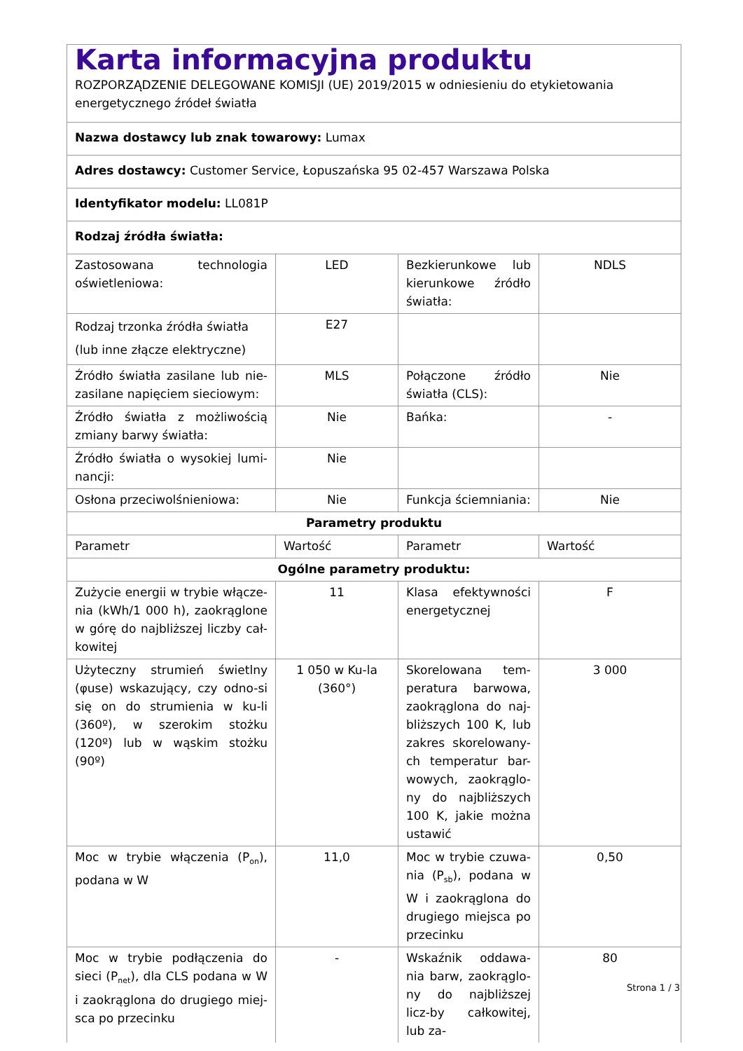| Karta informacyjna produktu ROZPORZĄDZENIE DELEGOWANE KOMISJI (UE) 2019/2015 w odniesieniu do etykietowania energetycznego źródeł światła | | | |
| Nazwa dostawcy lub znak towarowy: Lumax | | | |
| Adres dostawcy: Customer Service, Łopuszańska 95 02-457 Warszawa Polska | | | |
| Identyfikator modelu: LL081P | | | |
| Rodzaj źródła światła: | | | |
| Zastosowana technologia oświetleniowa: | LED | Bezkierunkowe lub kierunkowe źródło światła: | NDLS |
| Rodzaj trzonka źródła światła (lub inne złącze elektryczne) | E27 | | |
| Źródło światła zasilane lub nie-zasilane napięciem sieciowym: | MLS | Połączone źródło światła (CLS): | Nie |
| Źródło światła z możliwością zmiany barwy światła: | Nie | Bańka: | - |
| Źródło światła o wysokiej lumi-nancji: | Nie | | |
| Osłona przeciwolśnieniowa: | Nie | Funkcja ściemniania: | Nie |
| Parametry produktu | | | |
| Parametr | Wartość | Parametr | Wartość |
| Ogólne parametry produktu: | | | |
| Zużycie energii w trybie włącze-nia (kWh/1 000 h), zaokrąglone w górę do najbliższej liczby cał-kowitej | 11 | Klasa efektywności energetycznej | F |
| Użyteczny strumień świetlny (φuse) wskazujący, czy odno-si się on do strumienia w ku-li (360º), w szerokim stożku (120º) lub w wąskim stożku (90º) | 1 050 w Ku-la (360°) | Skorelowana tem-peratura barwowa, zaokrąglona do naj-bliższych 100 K, lub zakres skorelowany-ch temperatur bar-wowych, zaokrąglo-ny do najbliższych 100 K, jakie można ustawić | 3 000 |
| Moc w trybie włączenia (P<sub>on</sub>), podana w W | 11,0 | Moc w trybie czuwa-nia (P<sub>sb</sub>), podana w W i zaokrąglona do drugiego miejsca po przecinku | 0,50 |
| Moc w trybie podłączenia do sieci (P<sub>net</sub>), dla CLS podana w W i zaokrąglona do drugiego miej-sca po przecinku | - | Wskaźnik oddawa-nia barw, zaokrąglo-ny do najbliższej licz-by całkowitej, lub za- | 80 |
Strona 1 / 3